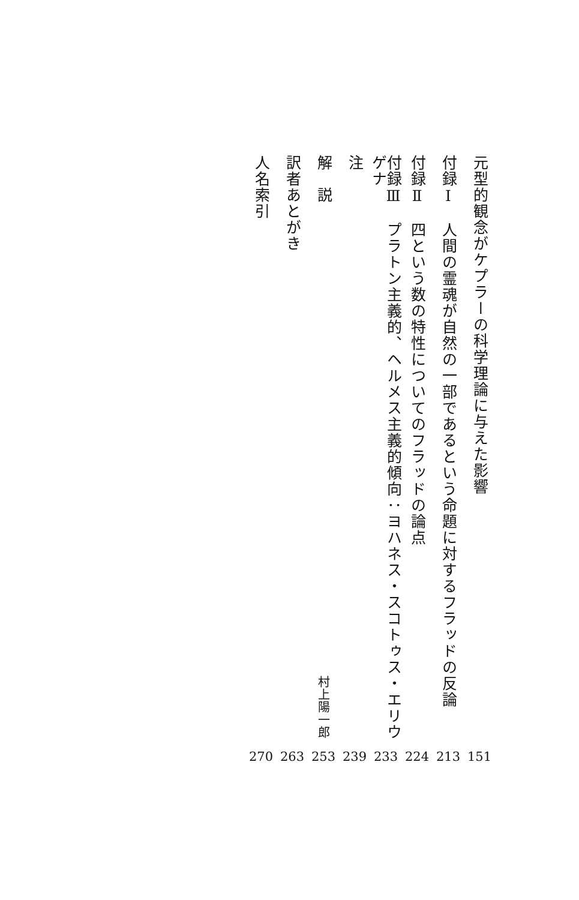元型的観念がケプラーの科学理論に与えた影響
151
付録Ⅰ　人間の霊魂が自然の一部であるという命題に対するフラッドの反論
213
付録Ⅱ　四という数の特性についてのフラッドの論点
224
付録Ⅲ　プラトン主義的、ヘルメス主義的傾向：ヨハネス・スコトゥス・エリウゲナ
233
注
239
解　説
村上陽一郎
253
訳者あとがき
263
人名索引
270